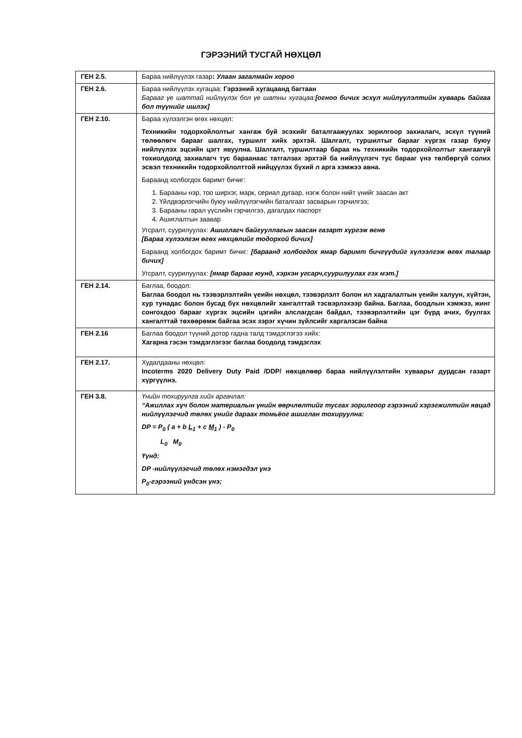ГЭРЭЭНИЙ ТУСГАЙ НӨХЦӨЛ
| ГЕН 2.5. | Бараа нийлүүлэх газар : Улаан загалмайн хороо |
| ГЕН 2.6. | Бараа нийлүүлэх хугацаа: Гэрээний хугацаанд багтаан Барааг үе шаттай нийлүүлэх бол үе шатны хугацаа: [огноо бичих эсхүл нийлүүлэлтийн хуваарь байгаа бол түүнийг ишлэх] |
| ГЕН 2.10. | Бараа хүлээлгэн өгөх нөхцөл: Техникийн тодорхойлолтыг хангаж буй эсэхийг баталгаажуулах зорилгоор захиалагч, эсхүл түүний төлөөлөгч барааг шалгах, туршилт хийх эрхтэй. Шалгалт, туршилтыг барааг хүргэх газар буюу нийлүүлэх эцсийн цэгт явуулна. Шалгалт, туршилтаар бараа нь техникийн тодорхойлолтыг хангаагүй тохиолдолд захиалагч тус бараанаас татгалзах эрхтэй ба нийлүүлэгч тус барааг үнэ төлбөргүй солих эсвэл техникийн тодорхойлолттой нийцүүлэх бүхий л арга хэмжээ авна. Бараанд холбогдох баримт бичиг: 1. Барааны нэр, тоо ширхэг, марк, сериал дугаар, нэгж болон нийт үнийг заасан акт 2. Үйлдвэрлэгчийн буюу нийлүүлэгчийн баталгаат засварын гэрчилгээ; 3. Барааны гарал үүслийн гэрчилгээ, дагалдах паспорт 4. Ашиглалтын заавар Угсралт, суурилуулах: Ашиглагч байгууллагын заасан газарт хүргэж өгнө [Бараа хүлээлгэн өгөх нөхцөлийг тодорхой бичих] Бараанд холбогдох баримт бичиг: [бараанд холбогдох ямар баримт бичгүүдийг хүлээлгэж өгөх талаар бичих] Угсралт, суурилуулах: [ямар барааг юунд, хэрхэн угсарч,суурилуулах гэх мэт.] |
| ГЕН 2.14. | Баглаа, боодол: Баглаа боодол нь тээвэрлэлтийн үеийн нөхцөл, тээвэрлэлт болон ил хадгалалтын үеийн халуун, хүйтэн, хур тунадас болон бусад бүх нөхцөлийг хангалттай тэсвэрлэхээр байна. Баглаа, боодлын хэмжээ, жинг сонгохдоо барааг хүргэх эцсийн цэгийн алслагдсан байдал, тээвэрлэлтийн цэг бүрд ачих, буулгах хангалттай төхөөрөмж байгаа эсэх зэрэг хүчин зүйлсийг харгалзсан байна |
| ГЕН 2.16 | Баглаа боодол түүний дотор гадна талд тэмдэглэгээ хийх: Хагарна гэсэн тэмдэглэгээг баглаа боодолд тэмдэглэх |
| ГЕН 2.17. | Худалдааны нөхцөл: Incoterms 2020 Delivery Duty Paid /DDP/ нөхцөлөөр бараа нийлүүлэлтийн хуваарьт дурдсан газарт хүргүүлнэ. |
| ГЕН 3.8. | Үнийн тохируулга хийх аргачлал: “Ажиллах хүч болон материалын үнийн өөрчлөлтийг тусгах зорилгоор гэрээний хэрэгжилтийн явцад нийлүүлэгчид төлөх үнийг дараах томьёог ашиглан тохируулна: DP = P<sub>0</sub> ( a + b L<sub>1</sub> + c M<sub>1</sub> ) - P<sub>0</sub> L<sub>0</sub> M<sub>0</sub> Үүнд: DP -нийлүүлэгчид төлөх нэмэгдэл үнэ P<sub>0</sub>-гэрээний үндсэн үнэ; |